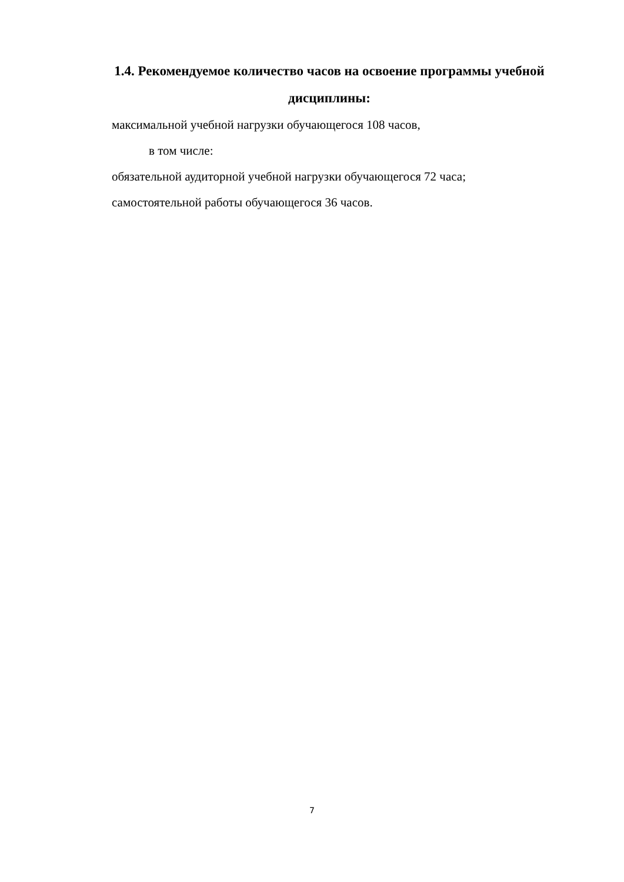1.4. Рекомендуемое количество часов на освоение программы учебной дисциплины:
максимальной учебной нагрузки обучающегося 108 часов,
в том числе:
обязательной аудиторной учебной нагрузки обучающегося 72 часа;
самостоятельной работы обучающегося 36 часов.
7